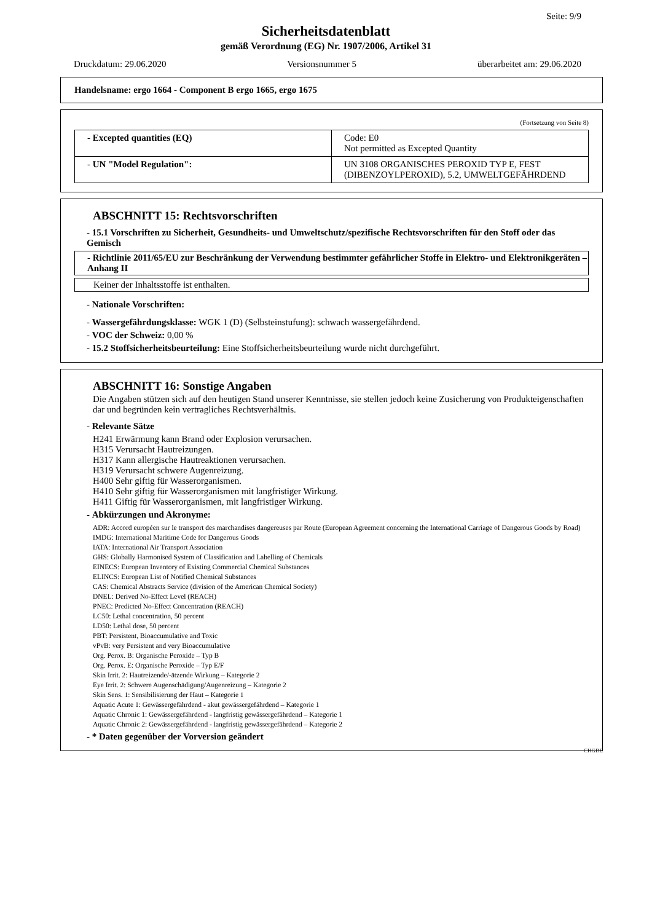Seite: 9/9
Sicherheitsdatenblatt
gemäß Verordnung (EG) Nr. 1907/2006, Artikel 31
Druckdatum: 29.06.2020 Versionsnummer 5 überarbeitet am: 29.06.2020
Handelsname: ergo 1664 - Component B ergo 1665, ergo 1675
(Fortsetzung von Seite 8)
| - Excepted quantities (EQ) | Code: E0 Not permitted as Excepted Quantity |
| - UN "Model Regulation": | UN 3108 ORGANISCHES PEROXID TYP E, FEST (DIBENZOYLPEROXID), 5.2, UMWELTGEFÄHRDEND |
ABSCHNITT 15: Rechtsvorschriften
- 15.1 Vorschriften zu Sicherheit, Gesundheits- und Umweltschutz/spezifische Rechtsvorschriften für den Stoff oder das Gemisch
- Richtlinie 2011/65/EU zur Beschränkung der Verwendung bestimmter gefährlicher Stoffe in Elektro- und Elektronikgeräten – Anhang II
Keiner der Inhaltsstoffe ist enthalten.
- Nationale Vorschriften:
- Wassergefährdungsklasse: WGK 1 (D) (Selbsteinstufung): schwach wassergefährdend.
- VOC der Schweiz: 0,00 %
- 15.2 Stoffsicherheitsbeurteilung: Eine Stoffsicherheitsbeurteilung wurde nicht durchgeführt.
ABSCHNITT 16: Sonstige Angaben
Die Angaben stützen sich auf den heutigen Stand unserer Kenntnisse, sie stellen jedoch keine Zusicherung von Produkteigenschaften dar und begründen kein vertragliches Rechtsverhältnis.
- Relevante Sätze
H241 Erwärmung kann Brand oder Explosion verursachen.
H315 Verursacht Hautreizungen.
H317 Kann allergische Hautreaktionen verursachen.
H319 Verursacht schwere Augenreizung.
H400 Sehr giftig für Wasserorganismen.
H410 Sehr giftig für Wasserorganismen mit langfristiger Wirkung.
H411 Giftig für Wasserorganismen, mit langfristiger Wirkung.
- Abkürzungen und Akronyme:
ADR: Accord européen sur le transport des marchandises dangereuses par Route (European Agreement concerning the International Carriage of Dangerous Goods by Road)
IMDG: International Maritime Code for Dangerous Goods
IATA: International Air Transport Association
GHS: Globally Harmonised System of Classification and Labelling of Chemicals
EINECS: European Inventory of Existing Commercial Chemical Substances
ELINCS: European List of Notified Chemical Substances
CAS: Chemical Abstracts Service (division of the American Chemical Society)
DNEL: Derived No-Effect Level (REACH)
PNEC: Predicted No-Effect Concentration (REACH)
LC50: Lethal concentration, 50 percent
LD50: Lethal dose, 50 percent
PBT: Persistent, Bioaccumulative and Toxic
vPvB: very Persistent and very Bioaccumulative
Org. Perox. B: Organische Peroxide – Typ B
Org. Perox. E: Organische Peroxide – Typ E/F
Skin Irrit. 2: Hautreizende/-ätzende Wirkung – Kategorie 2
Eye Irrit. 2: Schwere Augenschädigung/Augenreizung – Kategorie 2
Skin Sens. 1: Sensibilisierung der Haut – Kategorie 1
Aquatic Acute 1: Gewässergefährdend - akut gewässergefährdend – Kategorie 1
Aquatic Chronic 1: Gewässergefährdend - langfristig gewässergefährdend – Kategorie 1
Aquatic Chronic 2: Gewässergefährdend - langfristig gewässergefährdend – Kategorie 2
- * Daten gegenüber der Vorversion geändert
CHGDE